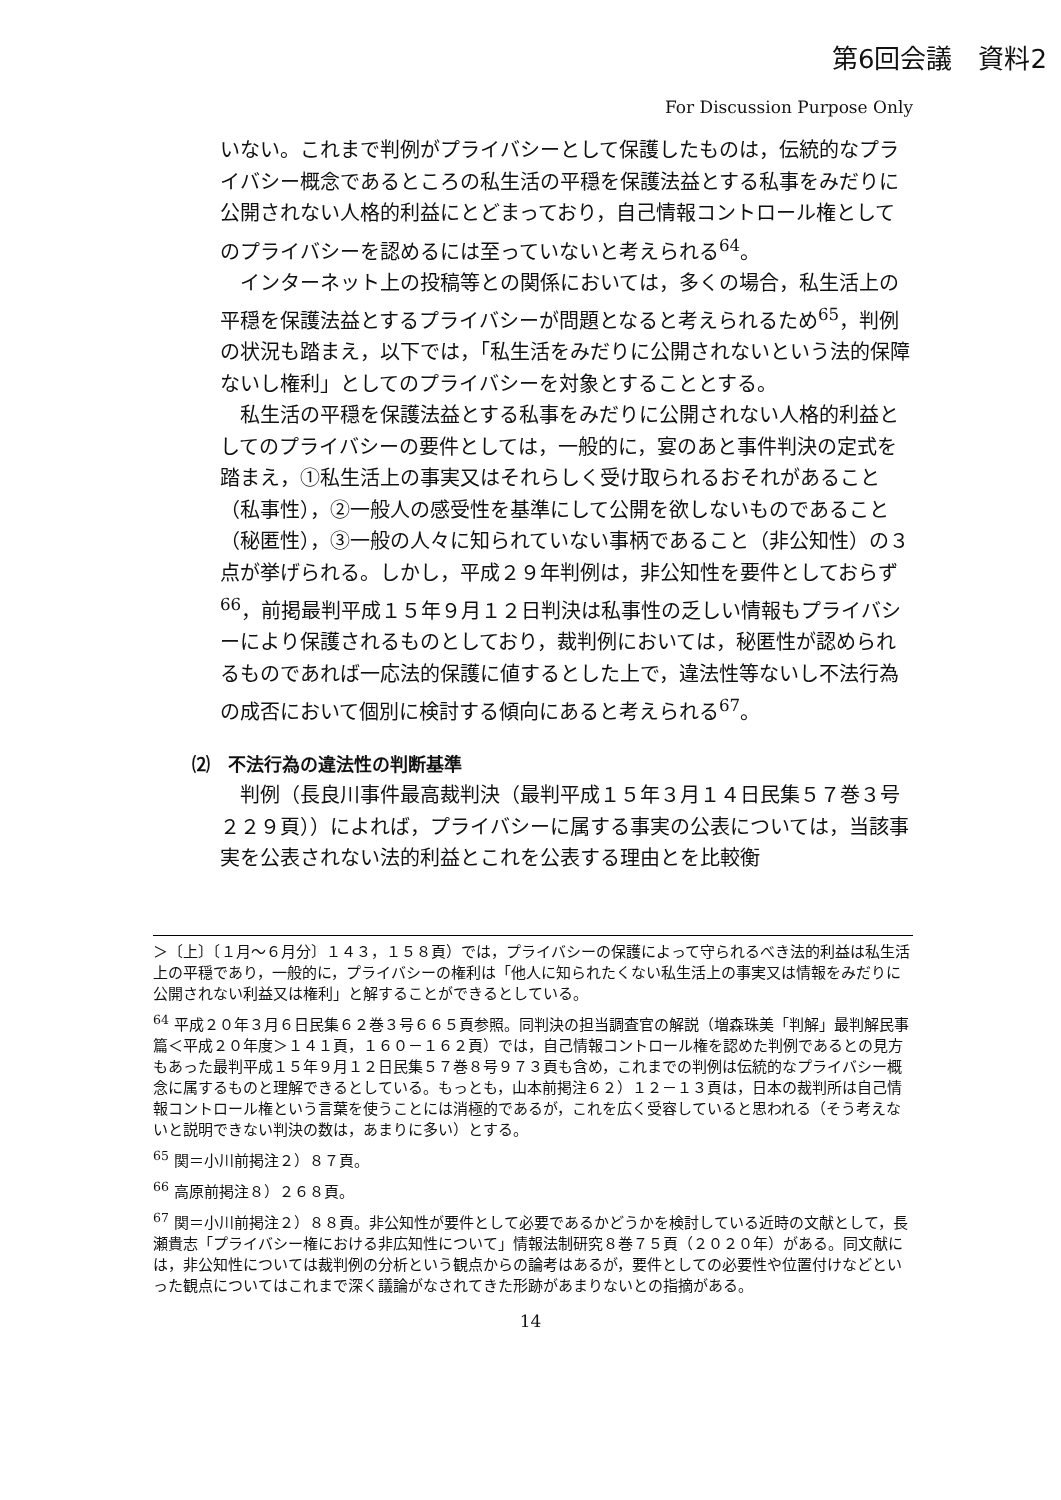第6回会議　資料2
For Discussion Purpose Only
いない。これまで判例がプライバシーとして保護したものは，伝統的なプライバシー概念であるところの私生活の平穏を保護法益とする私事をみだりに公開されない人格的利益にとどまっており，自己情報コントロール権としてのプライバシーを認めるには至っていないと考えられる<sup>64</sup>。
インターネット上の投稿等との関係においては，多くの場合，私生活上の平穏を保護法益とするプライバシーが問題となると考えられるため<sup>65</sup>，判例の状況も踏まえ，以下では，「私生活をみだりに公開されないという法的保障ないし権利」としてのプライバシーを対象とすることとする。
私生活の平穏を保護法益とする私事をみだりに公開されない人格的利益としてのプライバシーの要件としては，一般的に，宴のあと事件判決の定式を踏まえ，①私生活上の事実又はそれらしく受け取られるおそれがあること（私事性），②一般人の感受性を基準にして公開を欲しないものであること（秘匿性），③一般の人々に知られていない事柄であること（非公知性）の３点が挙げられる。しかし，平成２９年判例は，非公知性を要件としておらず<sup>66</sup>，前掲最判平成１５年９月１２日判決は私事性の乏しい情報もプライバシーにより保護されるものとしており，裁判例においては，秘匿性が認められるものであれば一応法的保護に値するとした上で，違法性等ないし不法行為の成否において個別に検討する傾向にあると考えられる<sup>67</sup>。
⑵　不法行為の違法性の判断基準
判例（長良川事件最高裁判決（最判平成１５年３月１４日民集５７巻３号２２９頁））によれば，プライバシーに属する事実の公表については，当該事実を公表されない法的利益とこれを公表する理由とを比較衡
＞〔上〕〔１月～６月分〕１４３，１５８頁）では，プライバシーの保護によって守られるべき法的利益は私生活上の平穏であり，一般的に，プライバシーの権利は「他人に知られたくない私生活上の事実又は情報をみだりに公開されない利益又は権利」と解することができるとしている。
<sup>64</sup> 平成２０年３月６日民集６２巻３号６６５頁参照。同判決の担当調査官の解説（増森珠美「判解」最判解民事篇＜平成２０年度＞１４１頁，１６０－１６２頁）では，自己情報コントロール権を認めた判例であるとの見方もあった最判平成１５年９月１２日民集５７巻８号９７３頁も含め，これまでの判例は伝統的なプライバシー概念に属するものと理解できるとしている。もっとも，山本前掲注６２）１２－１３頁は，日本の裁判所は自己情報コントロール権という言葉を使うことには消極的であるが，これを広く受容していると思われる（そう考えないと説明できない判決の数は，あまりに多い）とする。
<sup>65</sup> 関＝小川前掲注２）８７頁。
<sup>66</sup> 高原前掲注８）２６８頁。
<sup>67</sup> 関＝小川前掲注２）８８頁。非公知性が要件として必要であるかどうかを検討している近時の文献として，長瀬貴志「プライバシー権における非広知性について」情報法制研究８巻７５頁（２０２０年）がある。同文献には，非公知性については裁判例の分析という観点からの論考はあるが，要件としての必要性や位置付けなどといった観点についてはこれまで深く議論がなされてきた形跡があまりないとの指摘がある。
14